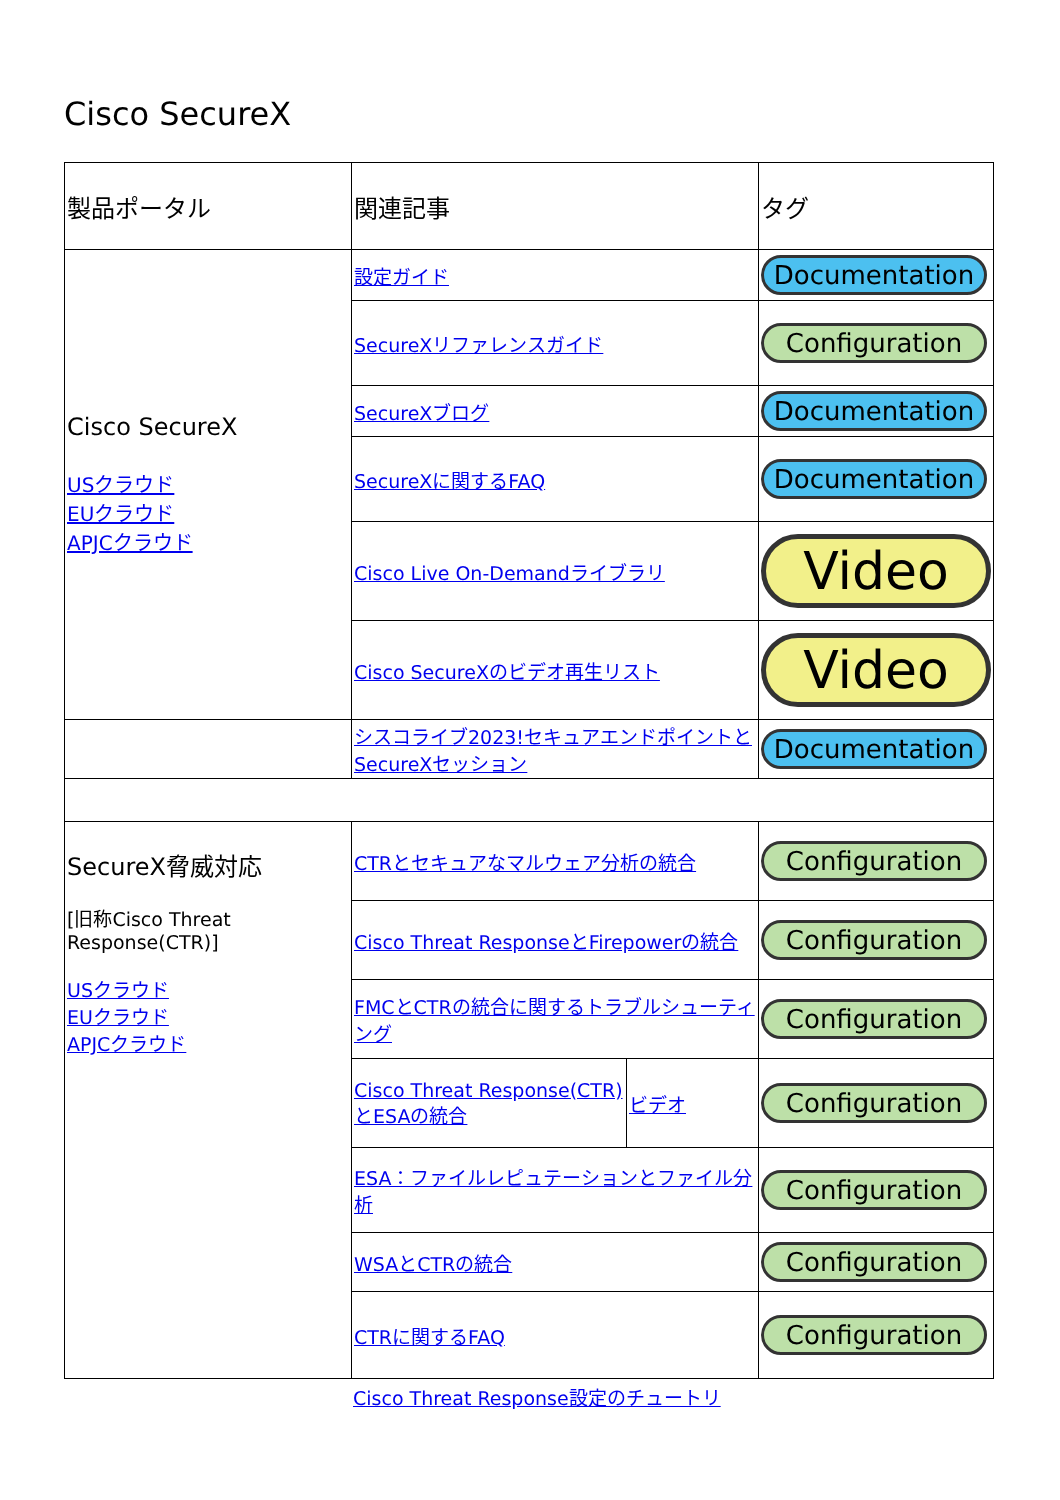Cisco SecureX
| 製品ポータル | 関連記事 | | タグ |
| --- | --- | --- | --- |
| Cisco SecureX USクラウド EUクラウド APJCクラウド | 設定ガイド | | Documentation |
| | SecureXリファレンスガイド | | Configuration |
| | SecureXブログ | | Documentation |
| | SecureXに関するFAQ | | Documentation |
| | Cisco Live On-Demandライブラリ | | Video |
| | Cisco SecureXのビデオ再生リスト | | Video |
| | シスコライブ2023!セキュアエンドポイントとSecureXセッション | | Documentation |
| SecureX脅威対応 [旧称Cisco Threat Response(CTR)] USクラウド EUクラウド APJCクラウド | CTRとセキュアなマルウェア分析の統合 | | Configuration |
| | Cisco Threat ResponseとFirepowerの統合 | | Configuration |
| | FMCとCTRの統合に関するトラブルシューティング | | Configuration |
| | Cisco Threat Response(CTR)とESAの統合 | ビデオ | Configuration |
| | ESA：ファイルレピュテーションとファイル分析 | | Configuration |
| | WSAとCTRの統合 | | Configuration |
| | CTRに関するFAQ | | Configuration |
Cisco Threat Response設定のチュートリ